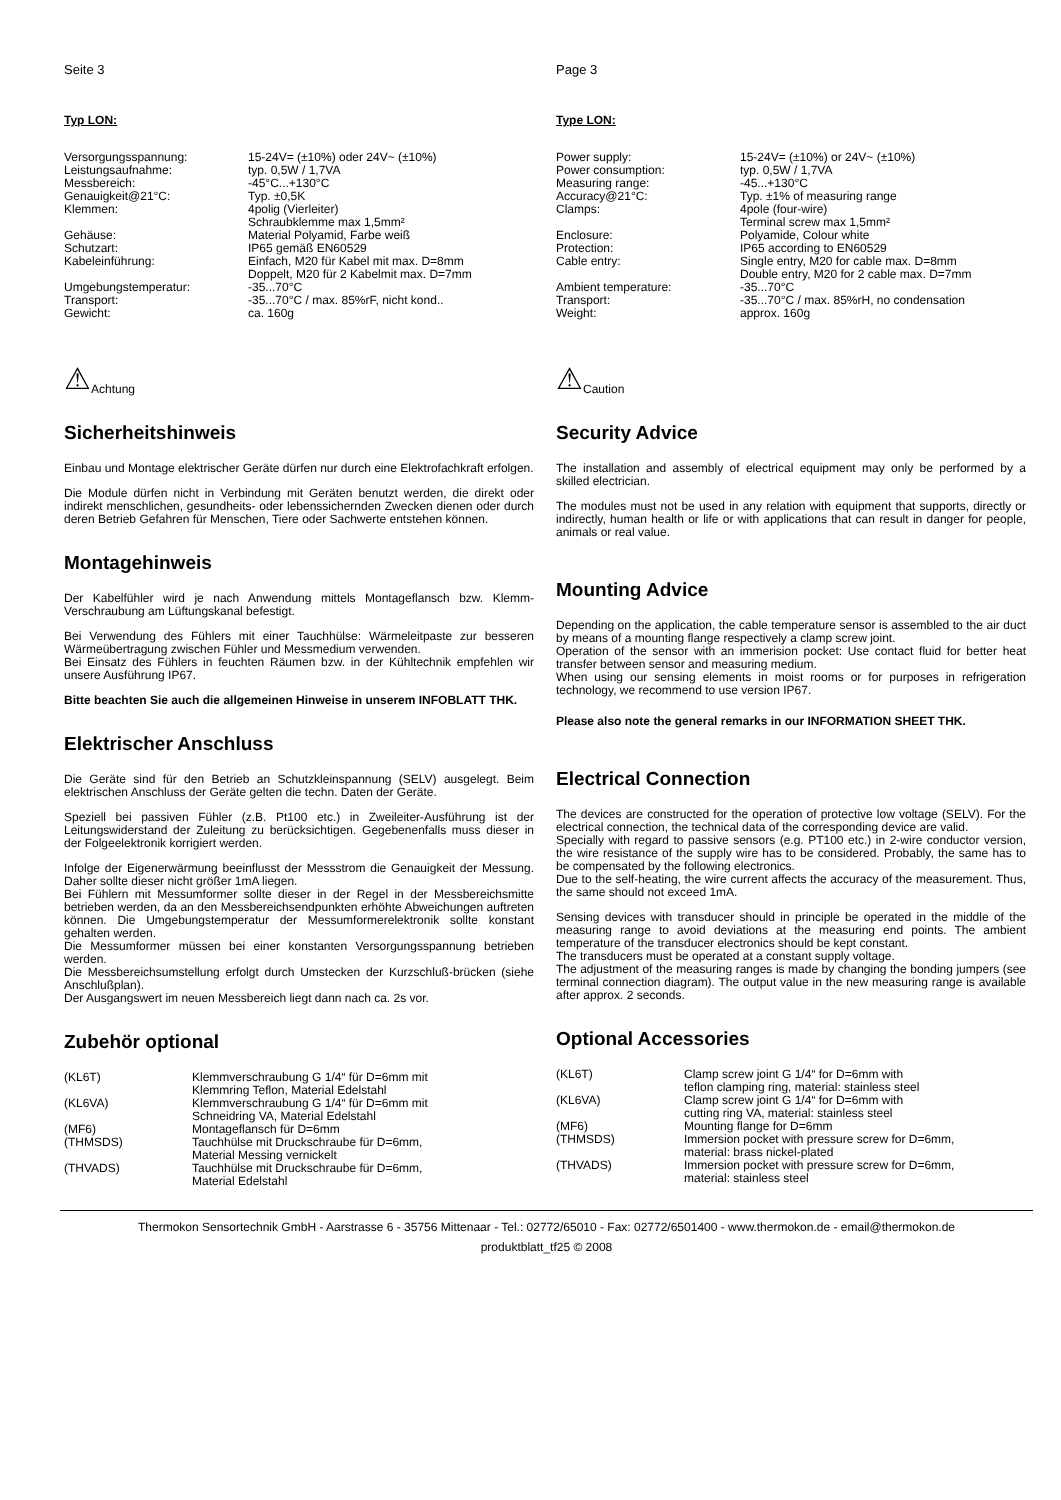Seite 3
Typ LON:
| Versorgungsspannung: | 15-24V= (±10%) oder 24V~ (±10%) |
| Leistungsaufnahme: | typ. 0,5W / 1,7VA |
| Messbereich: | -45°C...+130°C |
| Genauigkeit@21°C: | Typ. ±0,5K |
| Klemmen: | 4polig (Vierleiter) Schraubklemme max 1,5mm² |
| Gehäuse: | Material Polyamid, Farbe weiß |
| Schutzart: | IP65 gemäß EN60529 |
| Kabeleinführung: | Einfach, M20 für Kabel mit max. D=8mm Doppelt, M20 für 2 Kabelmit max. D=7mm |
| Umgebungstemperatur: | -35...70°C |
| Transport: | -35...70°C / max. 85%rF, nicht kond.. |
| Gewicht: | ca. 160g |
⚠ Achtung
Sicherheitshinweis
Einbau und Montage elektrischer Geräte dürfen nur durch eine Elektrofachkraft erfolgen.
Die Module dürfen nicht in Verbindung mit Geräten benutzt werden, die direkt oder indirekt menschlichen, gesundheits- oder lebenssichernden Zwecken dienen oder durch deren Betrieb Gefahren für Menschen, Tiere oder Sachwerte entstehen können.
Montagehinweis
Der Kabelfühler wird je nach Anwendung mittels Montageflansch bzw. Klemm-Verschraubung am Lüftungskanal befestigt.
Bei Verwendung des Fühlers mit einer Tauchhülse: Wärmeleitpaste zur besseren Wärmeübertragung zwischen Fühler und Messmedium verwenden.
Bei Einsatz des Fühlers in feuchten Räumen bzw. in der Kühltechnik empfehlen wir unsere Ausführung IP67.
Bitte beachten Sie auch die allgemeinen Hinweise in unserem INFOBLATT THK.
Elektrischer Anschluss
Die Geräte sind für den Betrieb an Schutzkleinspannung (SELV) ausgelegt. Beim elektrischen Anschluss der Geräte gelten die techn. Daten der Geräte.
Speziell bei passiven Fühler (z.B. Pt100 etc.) in Zweileiter-Ausführung ist der Leitungswiderstand der Zuleitung zu berücksichtigen. Gegebenenfalls muss dieser in der Folgeelektronik korrigiert werden.
Infolge der Eigenerwärmung beeinflusst der Messstrom die Genauigkeit der Messung. Daher sollte dieser nicht größer 1mA liegen.
Bei Fühlern mit Messumformer sollte dieser in der Regel in der Messbereichsmitte betrieben werden, da an den Messbereichsendpunkten erhöhte Abweichungen auftreten können. Die Umgebungstemperatur der Messumformerelektronik sollte konstant gehalten werden.
Die Messumformer müssen bei einer konstanten Versorgungsspannung betrieben werden.
Die Messbereichsumstellung erfolgt durch Umstecken der Kurzschluß-brücken (siehe Anschlußplan).
Der Ausgangswert im neuen Messbereich liegt dann nach ca. 2s vor.
Zubehör optional
| (KL6T) | Klemmverschraubung G 1/4“ für D=6mm mit Klemmring Teflon, Material Edelstahl |
| (KL6VA) | Klemmverschraubung G 1/4“ für D=6mm mit Schneidring VA, Material Edelstahl |
| (MF6) | Montageflansch für D=6mm |
| (THMSDS) | Tauchhülse mit Druckschraube für D=6mm, Material Messing vernickelt |
| (THVADS) | Tauchhülse mit Druckschraube für D=6mm, Material Edelstahl |
Page 3
Type LON:
| Power supply: | 15-24V= (±10%) or 24V~ (±10%) |
| Power consumption: | typ. 0,5W / 1,7VA |
| Measuring range: | -45...+130°C |
| Accuracy@21°C: | Typ. ±1% of measuring range |
| Clamps: | 4pole (four-wire) Terminal screw max 1,5mm² |
| Enclosure: | Polyamide, Colour white |
| Protection: | IP65 according to EN60529 |
| Cable entry: | Single entry, M20 for cable max. D=8mm Double entry, M20 for 2 cable max. D=7mm |
| Ambient temperature: | -35...70°C |
| Transport: | -35...70°C / max. 85%rH, no condensation |
| Weight: | approx. 160g |
⚠ Caution
Security Advice
The installation and assembly of electrical equipment may only be performed by a skilled electrician.
The modules must not be used in any relation with equipment that supports, directly or indirectly, human health or life or with applications that can result in danger for people, animals or real value.
Mounting Advice
Depending on the application, the cable temperature sensor is assembled to the air duct by means of a mounting flange respectively a clamp screw joint.
Operation of the sensor with an immerision pocket: Use contact fluid for better heat transfer between sensor and measuring medium.
When using our sensing elements in moist rooms or for purposes in refrigeration technology, we recommend to use version IP67.
Please also note the general remarks in our INFORMATION SHEET THK.
Electrical Connection
The devices are constructed for the operation of protective low voltage (SELV). For the electrical connection, the technical data of the corresponding device are valid.
Specially with regard to passive sensors (e.g. PT100 etc.) in 2-wire conductor version, the wire resistance of the supply wire has to be considered. Probably, the same has to be compensated by the following electronics.
Due to the self-heating, the wire current affects the accuracy of the measurement. Thus, the same should not exceed 1mA.
Sensing devices with transducer should in principle be operated in the middle of the measuring range to avoid deviations at the measuring end points. The ambient temperature of the transducer electronics should be kept constant.
The transducers must be operated at a constant supply voltage.
The adjustment of the measuring ranges is made by changing the bonding jumpers (see terminal connection diagram). The output value in the new measuring range is available after approx. 2 seconds.
Optional Accessories
| (KL6T) | Clamp screw joint G 1/4“ for D=6mm with teflon clamping ring, material: stainless steel |
| (KL6VA) | Clamp screw joint G 1/4“ for D=6mm with cutting ring VA, material: stainless steel |
| (MF6) | Mounting flange for D=6mm |
| (THMSDS) | Immersion pocket with pressure screw for D=6mm, material: brass nickel-plated |
| (THVADS) | Immersion pocket with pressure screw for D=6mm, material: stainless steel |
Thermokon Sensortechnik GmbH - Aarstrasse 6 - 35756 Mittenaar - Tel.: 02772/65010 - Fax: 02772/6501400 - www.thermokon.de - email@thermokon.de
produktblatt_tf25 © 2008